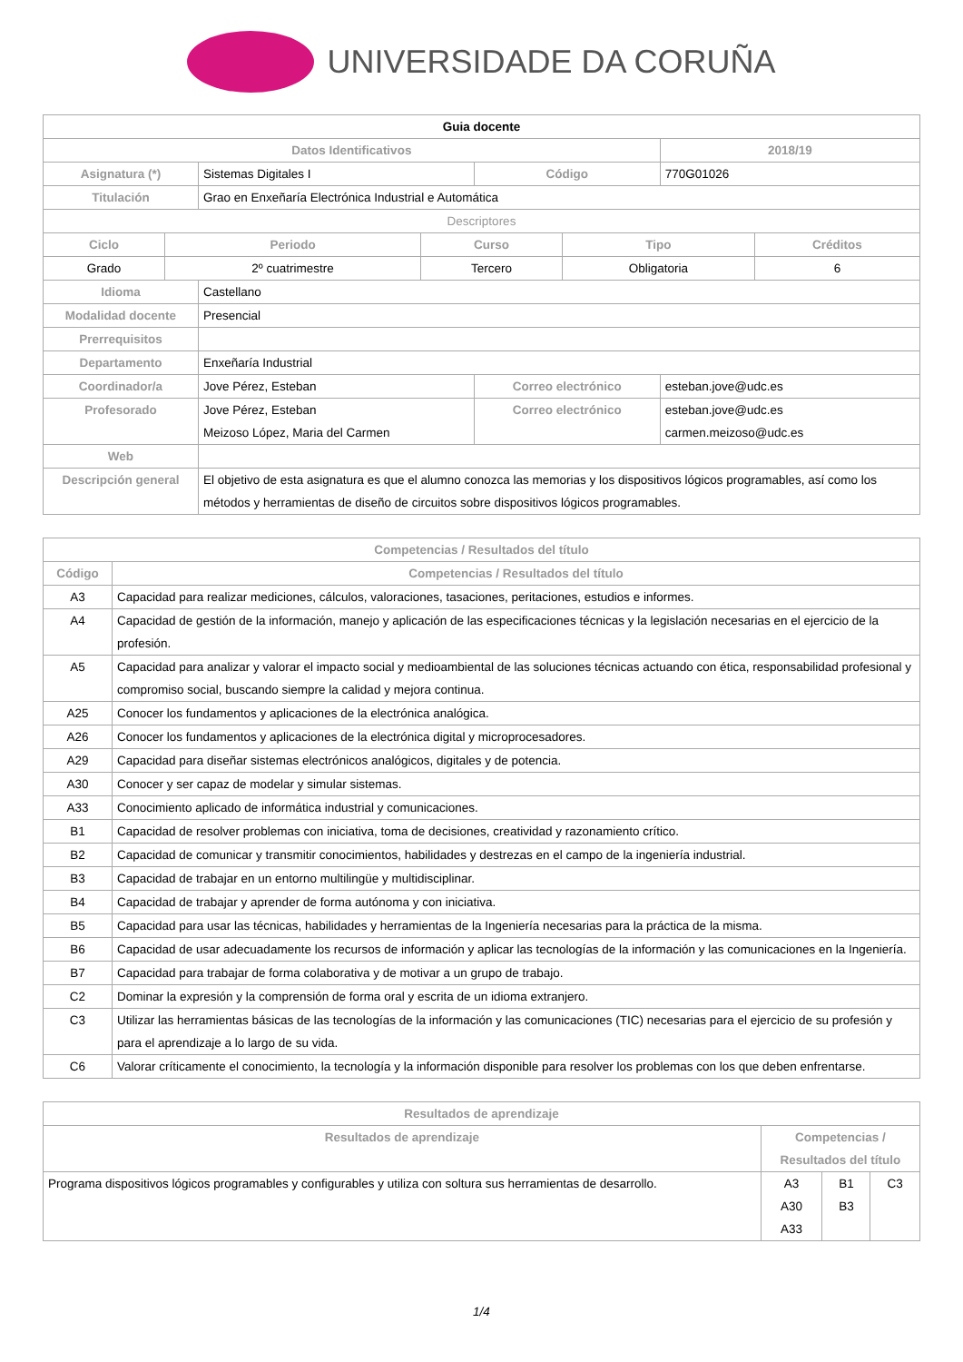UNIVERSIDADE DA CORUÑA
| Guia docente | | | | |
| Datos Identificativos | | | | 2018/19 |
| Asignatura (*) | Sistemas Digitales I | | Código | 770G01026 |
| Titulación | Grao en Enxeñaría Electrónica Industrial e Automática | | | |
| Descriptores | | | | |
| / Ciclo / Periodo / Curso / Tipo / Créditos / / --- / --- / --- / --- / --- / / Grado / 2º cuatrimestre / Tercero / Obligatoria / 6 / | | | | |
| Idioma | Castellano | | | |
| Modalidad docente | Presencial | | | |
| Prerrequisitos | | | | |
| Departamento | Enxeñaría Industrial | | | |
| Coordinador/a | Jove Pérez, Esteban | Correo electrónico | | esteban.jove@udc.es |
| Profesorado | Jove Pérez, Esteban Meizoso López, Maria del Carmen | Correo electrónico | | esteban.jove@udc.es carmen.meizoso@udc.es |
| Web | | | | |
| Descripción general | El objetivo de esta asignatura es que el alumno conozca las memorias y los dispositivos lógicos programables, así como los métodos y herramientas de diseño de circuitos sobre dispositivos lógicos programables. | | | |
| Competencias / Resultados del título | |
| --- | --- |
| Código | Competencias / Resultados del título |
| A3 | Capacidad para realizar mediciones, cálculos, valoraciones, tasaciones, peritaciones, estudios e informes. |
| A4 | Capacidad de gestión de la información, manejo y aplicación de las especificaciones técnicas y la legislación necesarias en el ejercicio de la profesión. |
| A5 | Capacidad para analizar y valorar el impacto social y medioambiental de las soluciones técnicas actuando con ética, responsabilidad profesional y compromiso social, buscando siempre la calidad y mejora continua. |
| A25 | Conocer los fundamentos y aplicaciones de la electrónica analógica. |
| A26 | Conocer los fundamentos y aplicaciones de la electrónica digital y microprocesadores. |
| A29 | Capacidad para diseñar sistemas electrónicos analógicos, digitales y de potencia. |
| A30 | Conocer y ser capaz de modelar y simular sistemas. |
| A33 | Conocimiento aplicado de informática industrial y comunicaciones. |
| B1 | Capacidad de resolver problemas con iniciativa, toma de decisiones, creatividad y razonamiento crítico. |
| B2 | Capacidad de comunicar y transmitir conocimientos, habilidades y destrezas en el campo de la ingeniería industrial. |
| B3 | Capacidad de trabajar en un entorno multilingüe y multidisciplinar. |
| B4 | Capacidad de trabajar y aprender de forma autónoma y con iniciativa. |
| B5 | Capacidad para usar las técnicas, habilidades y herramientas de la Ingeniería necesarias para la práctica de la misma. |
| B6 | Capacidad de usar adecuadamente los recursos de información y aplicar las tecnologías de la información y las comunicaciones en la Ingeniería. |
| B7 | Capacidad para trabajar de forma colaborativa y de motivar a un grupo de trabajo. |
| C2 | Dominar la expresión y la comprensión de forma oral y escrita de un idioma extranjero. |
| C3 | Utilizar las herramientas básicas de las tecnologías de la información y las comunicaciones (TIC) necesarias para el ejercicio de su profesión y para el aprendizaje a lo largo de su vida. |
| C6 | Valorar críticamente el conocimiento, la tecnología y la información disponible para resolver los problemas con los que deben enfrentarse. |
| Resultados de aprendizaje | | | |
| --- | --- | --- | --- |
| Resultados de aprendizaje | Competencias / Resultados del título | | |
| Programa dispositivos lógicos programables y configurables y utiliza con soltura sus herramientas de desarrollo. | A3 A30 A33 | B1 B3 | C3 |
1/4